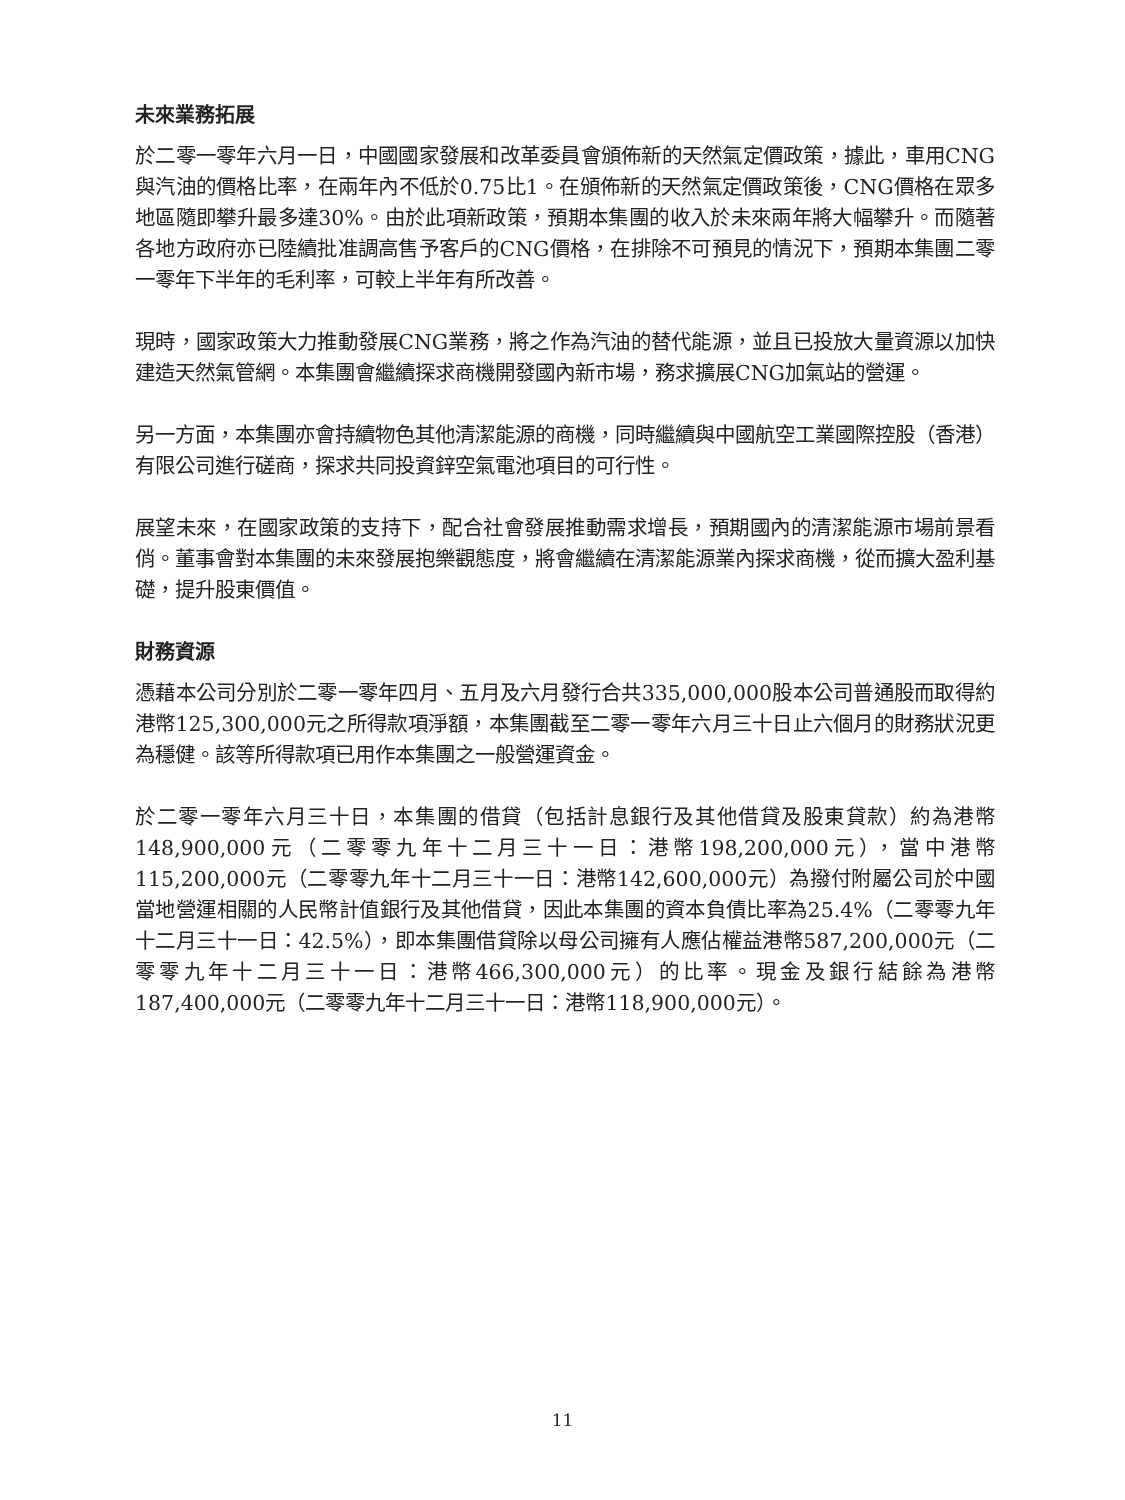未來業務拓展
於二零一零年六月一日，中國國家發展和改革委員會頒佈新的天然氣定價政策，據此，車用CNG與汽油的價格比率，在兩年內不低於0.75比1。在頒佈新的天然氣定價政策後，CNG價格在眾多地區隨即攀升最多達30%。由於此項新政策，預期本集團的收入於未來兩年將大幅攀升。而隨著各地方政府亦已陸續批准調高售予客戶的CNG價格，在排除不可預見的情況下，預期本集團二零一零年下半年的毛利率，可較上半年有所改善。
現時，國家政策大力推動發展CNG業務，將之作為汽油的替代能源，並且已投放大量資源以加快建造天然氣管網。本集團會繼續探求商機開發國內新市場，務求擴展CNG加氣站的營運。
另一方面，本集團亦會持續物色其他清潔能源的商機，同時繼續與中國航空工業國際控股（香港）有限公司進行磋商，探求共同投資鋅空氣電池項目的可行性。
展望未來，在國家政策的支持下，配合社會發展推動需求增長，預期國內的清潔能源市場前景看俏。董事會對本集團的未來發展抱樂觀態度，將會繼續在清潔能源業內探求商機，從而擴大盈利基礎，提升股東價值。
財務資源
憑藉本公司分別於二零一零年四月、五月及六月發行合共335,000,000股本公司普通股而取得約港幣125,300,000元之所得款項淨額，本集團截至二零一零年六月三十日止六個月的財務狀況更為穩健。該等所得款項已用作本集團之一般營運資金。
於二零一零年六月三十日，本集團的借貸（包括計息銀行及其他借貸及股東貸款）約為港幣148,900,000元（二零零九年十二月三十一日：港幣198,200,000元），當中港幣115,200,000元（二零零九年十二月三十一日：港幣142,600,000元）為撥付附屬公司於中國當地營運相關的人民幣計值銀行及其他借貸，因此本集團的資本負債比率為25.4%（二零零九年十二月三十一日：42.5%），即本集團借貸除以母公司擁有人應佔權益港幣587,200,000元（二零零九年十二月三十一日：港幣466,300,000元）的比率。現金及銀行結餘為港幣187,400,000元（二零零九年十二月三十一日：港幣118,900,000元）。
11